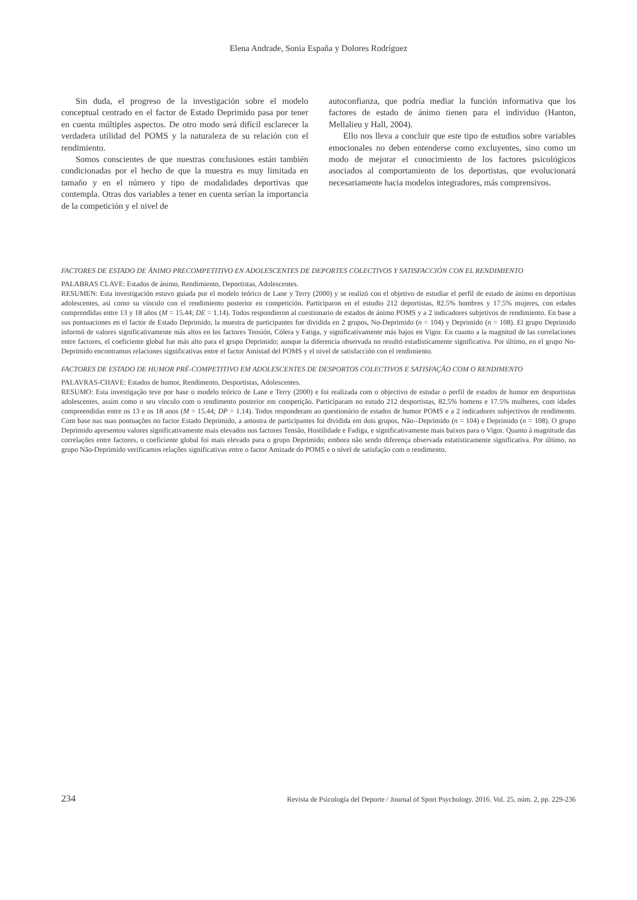Elena Andrade, Sonia España y Dolores Rodríguez
Sin duda, el progreso de la investigación sobre el modelo conceptual centrado en el factor de Estado Deprimido pasa por tener en cuenta múltiples aspectos. De otro modo será difícil esclarecer la verdadera utilidad del POMS y la naturaleza de su relación con el rendimiento.
Somos conscientes de que nuestras conclusiones están también condicionadas por el hecho de que la muestra es muy limitada en tamaño y en el número y tipo de modalidades deportivas que contempla. Otras dos variables a tener en cuenta serían la importancia de la competición y el nivel de
autoconfianza, que podría mediar la función informativa que los factores de estado de ánimo tienen para el individuo (Hanton, Mellalieu y Hall, 2004).
Ello nos lleva a concluir que este tipo de estudios sobre variables emocionales no deben entenderse como excluyentes, sino como un modo de mejorar el conocimiento de los factores psicológicos asociados al comportamiento de los deportistas, que evolucionará necesariamente hacia modelos integradores, más comprensivos.
FACTORES DE ESTADO DE ÁNIMO PRECOMPETITIVO EN ADOLESCENTES DE DEPORTES COLECTIVOS Y SATISFACCIÓN CON EL RENDIMIENTO
PALABRAS CLAVE: Estados de ánimo, Rendimiento, Deportistas, Adolescentes.
RESUMEN: Esta investigación estuvo guiada por el modelo teórico de Lane y Terry (2000) y se realizó con el objetivo de estudiar el perfil de estado de ánimo en deportistas adolescentes, así como su vínculo con el rendimiento posterior en competición. Participaron en el estudio 212 deportistas, 82.5% hombres y 17.5% mujeres, con edades comprendidas entre 13 y 18 años (M = 15.44; DE = 1.14). Todos respondieron al cuestionario de estados de ánimo POMS y a 2 indicadores subjetivos de rendimiento. En base a sus puntuaciones en el factor de Estado Deprimido, la muestra de participantes fue dividida en 2 grupos, No-Deprimido (n = 104) y Deprimido (n = 108). El grupo Deprimido informó de valores significativamente más altos en los factores Tensión, Cólera y Fatiga, y significativamente más bajos en Vigor. En cuanto a la magnitud de las correlaciones entre factores, el coeficiente global fue más alto para el grupo Deprimido; aunque la diferencia observada no resultó estadísticamente significativa. Por último, en el grupo No-Deprimido encontramos relaciones significativas entre el factor Amistad del POMS y el nivel de satisfacción con el rendimiento.
FACTORES DE ESTADO DE HUMOR PRÉ-COMPETITIVO EM ADOLESCENTES DE DESPORTOS COLECTIVOS E SATISFAÇÃO COM O RENDIMENTO
PALAVRAS-CHAVE: Estados de humor, Rendimento, Desportistas, Adolescentes.
RESUMO: Esta investigação teve por base o modelo teórico de Lane e Terry (2000) e foi realizada com o objectivo de estudar o perfil de estados de humor em desportistas adolescentes, assim como o seu vínculo com o rendimento posterior em competição. Participaram no estudo 212 desportistas, 82,5% homens e 17.5% mulheres, com idades compreendidas entre os 13 e os 18 anos (M = 15.44; DP = 1.14). Todos responderam ao questionário de estados de humor POMS e a 2 indicadores subjectivos de rendimento. Com base nas suas pontuações no factor Estado Deprimido, a amostra de participantes foi dividida em dois grupos, Não--Deprimido (n = 104) e Deprimido (n = 108). O grupo Deprimido apresentou valores significativamente mais elevados nos factores Tensão, Hostilidade e Fadiga, e significativamente mais baixos para o Vigor. Quanto à magnitude das correlações entre factores, o coeficiente global foi mais elevado para o grupo Deprimido; embora não sendo diferença observada estatisticamente significativa. Por último, no grupo Não-Deprimido verificamos relações significativas entre o factor Amizade do POMS e o nível de satisfação com o rendimento.
234 Revista de Psicología del Deporte / Journal of Sport Psychology. 2016. Vol. 25, núm. 2, pp. 229-236